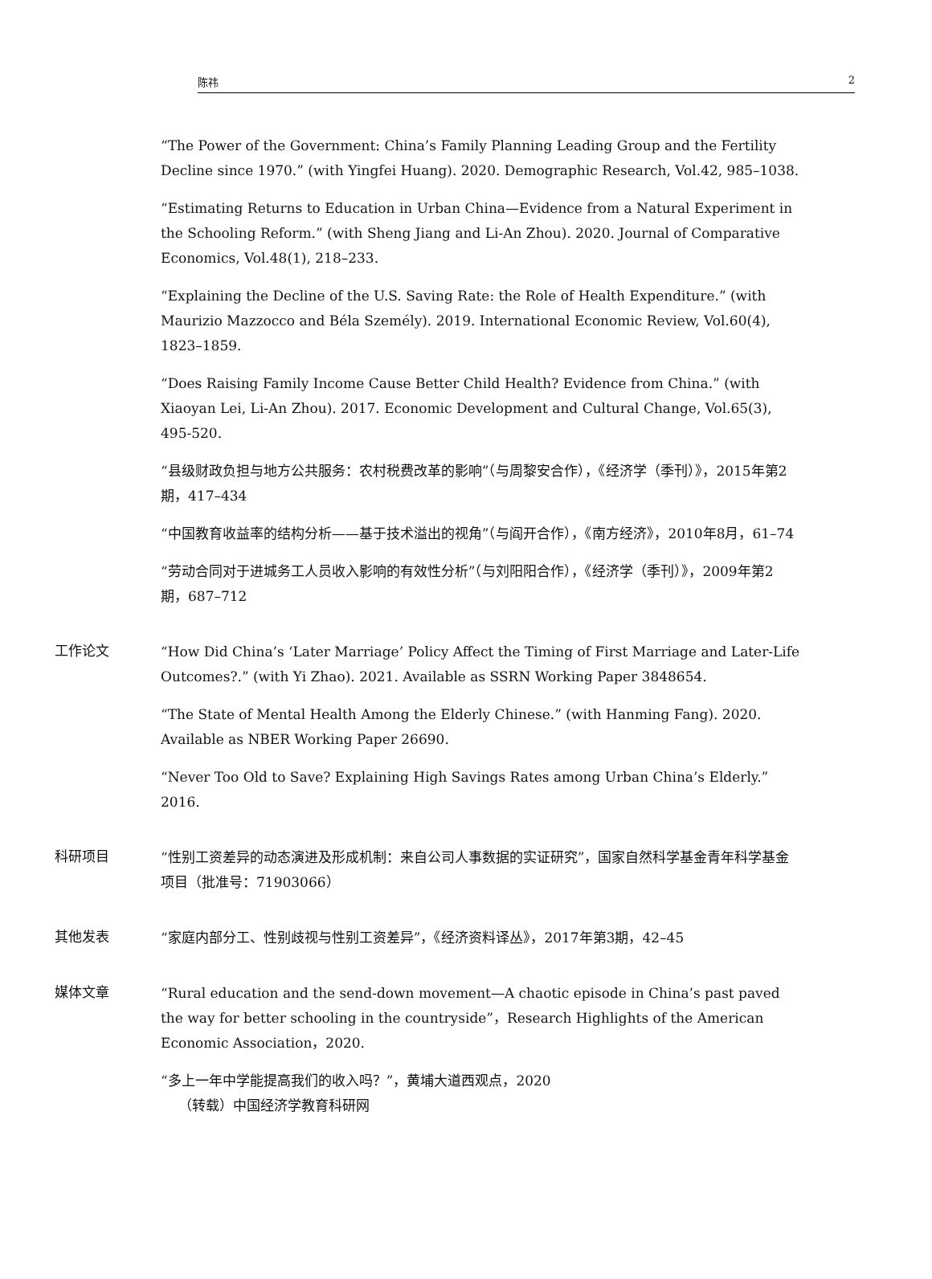陈祎 2
“The Power of the Government: China’s Family Planning Leading Group and the Fertility Decline since 1970.” (with Yingfei Huang). 2020. Demographic Research, Vol.42, 985–1038.
“Estimating Returns to Education in Urban China—Evidence from a Natural Experiment in the Schooling Reform.” (with Sheng Jiang and Li-An Zhou). 2020. Journal of Comparative Economics, Vol.48(1), 218–233.
“Explaining the Decline of the U.S. Saving Rate: the Role of Health Expenditure.” (with Maurizio Mazzocco and Béla Személy). 2019. International Economic Review, Vol.60(4), 1823–1859.
“Does Raising Family Income Cause Better Child Health? Evidence from China.” (with Xiaoyan Lei, Li-An Zhou). 2017. Economic Development and Cultural Change, Vol.65(3), 495-520.
“县级财政负担与地方公共服务：农村税费改革的影响”（与周黎安合作），《经济学（季刊）》，2015年第2期，417–434
“中国教育收益率的结构分析——基于技术溢出的视角”（与阎开合作），《南方经济》，2010年8月，61–74
“劳动合同对于进城务工人员收入影响的有效性分析”（与刘阳阳合作），《经济学（季刊）》，2009年第2期，687–712
工作论文
“How Did China’s ‘Later Marriage’ Policy Affect the Timing of First Marriage and Later-Life Outcomes?.” (with Yi Zhao). 2021. Available as SSRN Working Paper 3848654.
“The State of Mental Health Among the Elderly Chinese.” (with Hanming Fang). 2020. Available as NBER Working Paper 26690.
“Never Too Old to Save? Explaining High Savings Rates among Urban China’s Elderly.” 2016.
科研项目
“性别工资差异的动态演进及形成机制：来自公司人事数据的实证研究”，国家自然科学基金青年科学基金项目（批准号：71903066）
其他发表
“家庭内部分工、性别歧视与性别工资差异”，《经济资料译丛》，2017年第3期，42–45
媒体文章
“Rural education and the send-down movement—A chaotic episode in China’s past paved the way for better schooling in the countryside”，Research Highlights of the American Economic Association，2020.
“多上一年中学能提高我们的收入吗？”，黄埔大道西观点，2020
（转载）中国经济学教育科研网